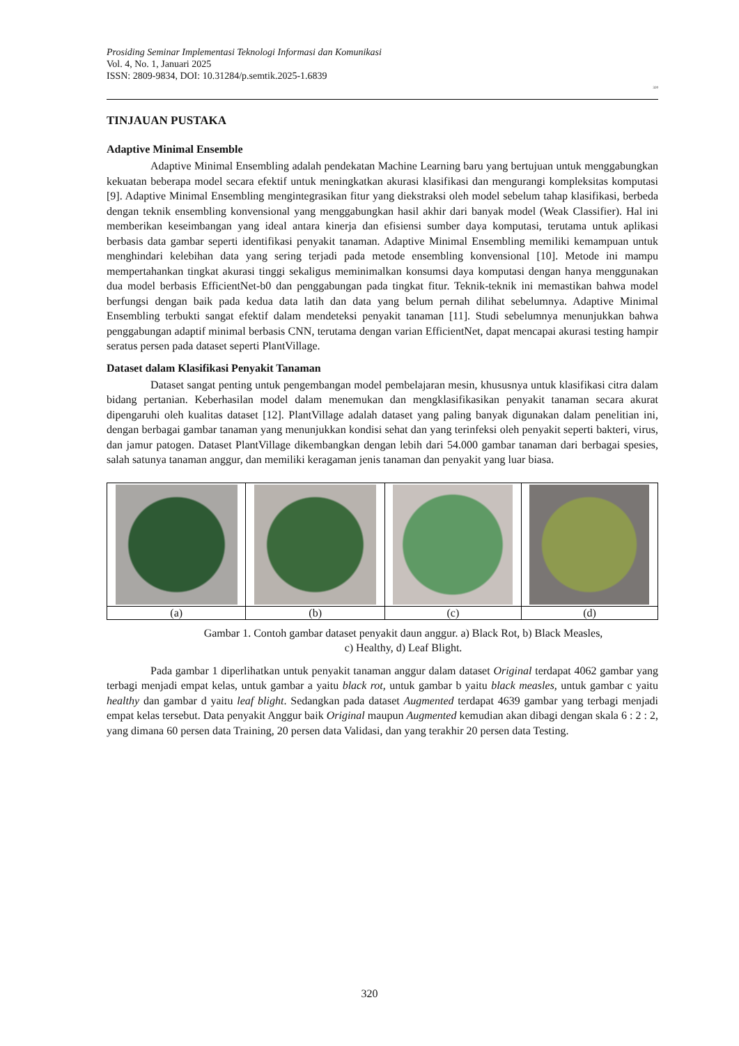Prosiding Seminar Implementasi Teknologi Informasi dan Komunikasi
Vol. 4, No. 1, Januari 2025
ISSN: 2809-9834, DOI: 10.31284/p.semtik.2025-1.6839
320
TINJAUAN PUSTAKA
Adaptive Minimal Ensemble
Adaptive Minimal Ensembling adalah pendekatan Machine Learning baru yang bertujuan untuk menggabungkan kekuatan beberapa model secara efektif untuk meningkatkan akurasi klasifikasi dan mengurangi kompleksitas komputasi [9]. Adaptive Minimal Ensembling mengintegrasikan fitur yang diekstraksi oleh model sebelum tahap klasifikasi, berbeda dengan teknik ensembling konvensional yang menggabungkan hasil akhir dari banyak model (Weak Classifier). Hal ini memberikan keseimbangan yang ideal antara kinerja dan efisiensi sumber daya komputasi, terutama untuk aplikasi berbasis data gambar seperti identifikasi penyakit tanaman. Adaptive Minimal Ensembling memiliki kemampuan untuk menghindari kelebihan data yang sering terjadi pada metode ensembling konvensional [10]. Metode ini mampu mempertahankan tingkat akurasi tinggi sekaligus meminimalkan konsumsi daya komputasi dengan hanya menggunakan dua model berbasis EfficientNet-b0 dan penggabungan pada tingkat fitur. Teknik-teknik ini memastikan bahwa model berfungsi dengan baik pada kedua data latih dan data yang belum pernah dilihat sebelumnya. Adaptive Minimal Ensembling terbukti sangat efektif dalam mendeteksi penyakit tanaman [11]. Studi sebelumnya menunjukkan bahwa penggabungan adaptif minimal berbasis CNN, terutama dengan varian EfficientNet, dapat mencapai akurasi testing hampir seratus persen pada dataset seperti PlantVillage.
Dataset dalam Klasifikasi Penyakit Tanaman
Dataset sangat penting untuk pengembangan model pembelajaran mesin, khususnya untuk klasifikasi citra dalam bidang pertanian. Keberhasilan model dalam menemukan dan mengklasifikasikan penyakit tanaman secara akurat dipengaruhi oleh kualitas dataset [12]. PlantVillage adalah dataset yang paling banyak digunakan dalam penelitian ini, dengan berbagai gambar tanaman yang menunjukkan kondisi sehat dan yang terinfeksi oleh penyakit seperti bakteri, virus, dan jamur patogen. Dataset PlantVillage dikembangkan dengan lebih dari 54.000 gambar tanaman dari berbagai spesies, salah satunya tanaman anggur, dan memiliki keragaman jenis tanaman dan penyakit yang luar biasa.
| (a) | (b) | (c) | (d) |
Gambar 1. Contoh gambar dataset penyakit daun anggur. a) Black Rot, b) Black Measles,
c) Healthy, d) Leaf Blight.
Pada gambar 1 diperlihatkan untuk penyakit tanaman anggur dalam dataset Original terdapat 4062 gambar yang terbagi menjadi empat kelas, untuk gambar a yaitu black rot, untuk gambar b yaitu black measles, untuk gambar c yaitu healthy dan gambar d yaitu leaf blight. Sedangkan pada dataset Augmented terdapat 4639 gambar yang terbagi menjadi empat kelas tersebut. Data penyakit Anggur baik Original maupun Augmented kemudian akan dibagi dengan skala 6 : 2 : 2, yang dimana 60 persen data Training, 20 persen data Validasi, dan yang terakhir 20 persen data Testing.
320